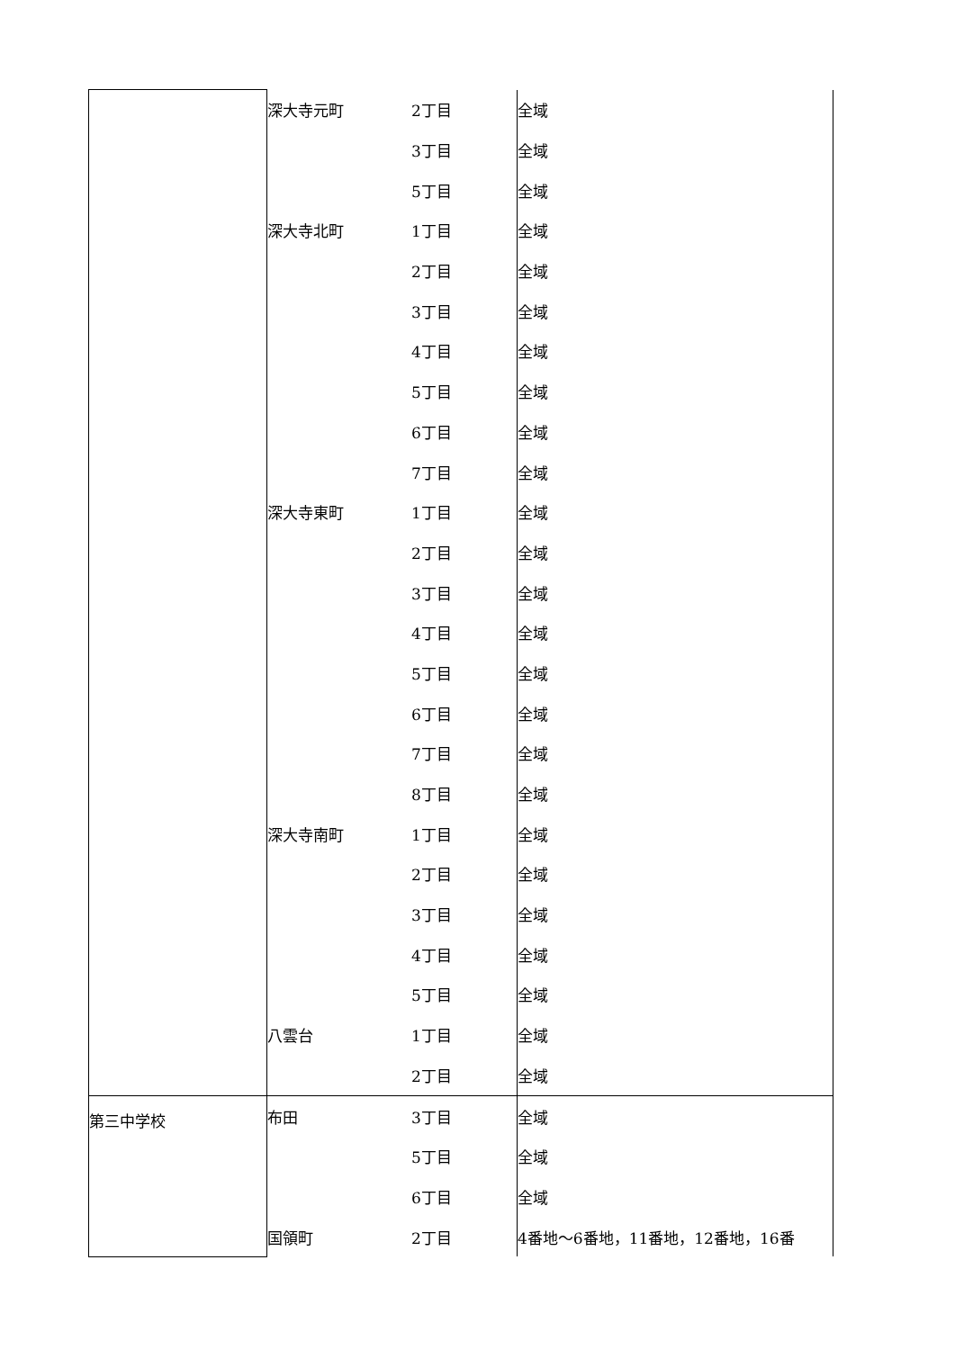| | 深大寺元町 | 2丁目 | 全域 |
| | | 3丁目 | 全域 |
| | | 5丁目 | 全域 |
| | 深大寺北町 | 1丁目 | 全域 |
| | | 2丁目 | 全域 |
| | | 3丁目 | 全域 |
| | | 4丁目 | 全域 |
| | | 5丁目 | 全域 |
| | | 6丁目 | 全域 |
| | | 7丁目 | 全域 |
| | 深大寺東町 | 1丁目 | 全域 |
| | | 2丁目 | 全域 |
| | | 3丁目 | 全域 |
| | | 4丁目 | 全域 |
| | | 5丁目 | 全域 |
| | | 6丁目 | 全域 |
| | | 7丁目 | 全域 |
| | | 8丁目 | 全域 |
| | 深大寺南町 | 1丁目 | 全域 |
| | | 2丁目 | 全域 |
| | | 3丁目 | 全域 |
| | | 4丁目 | 全域 |
| | | 5丁目 | 全域 |
| | 八雲台 | 1丁目 | 全域 |
| | | 2丁目 | 全域 |
| 第三中学校 | 布田 | 3丁目 | 全域 |
| | | 5丁目 | 全域 |
| | | 6丁目 | 全域 |
| | 国領町 | 2丁目 | 4番地～6番地，11番地，12番地，16番 |